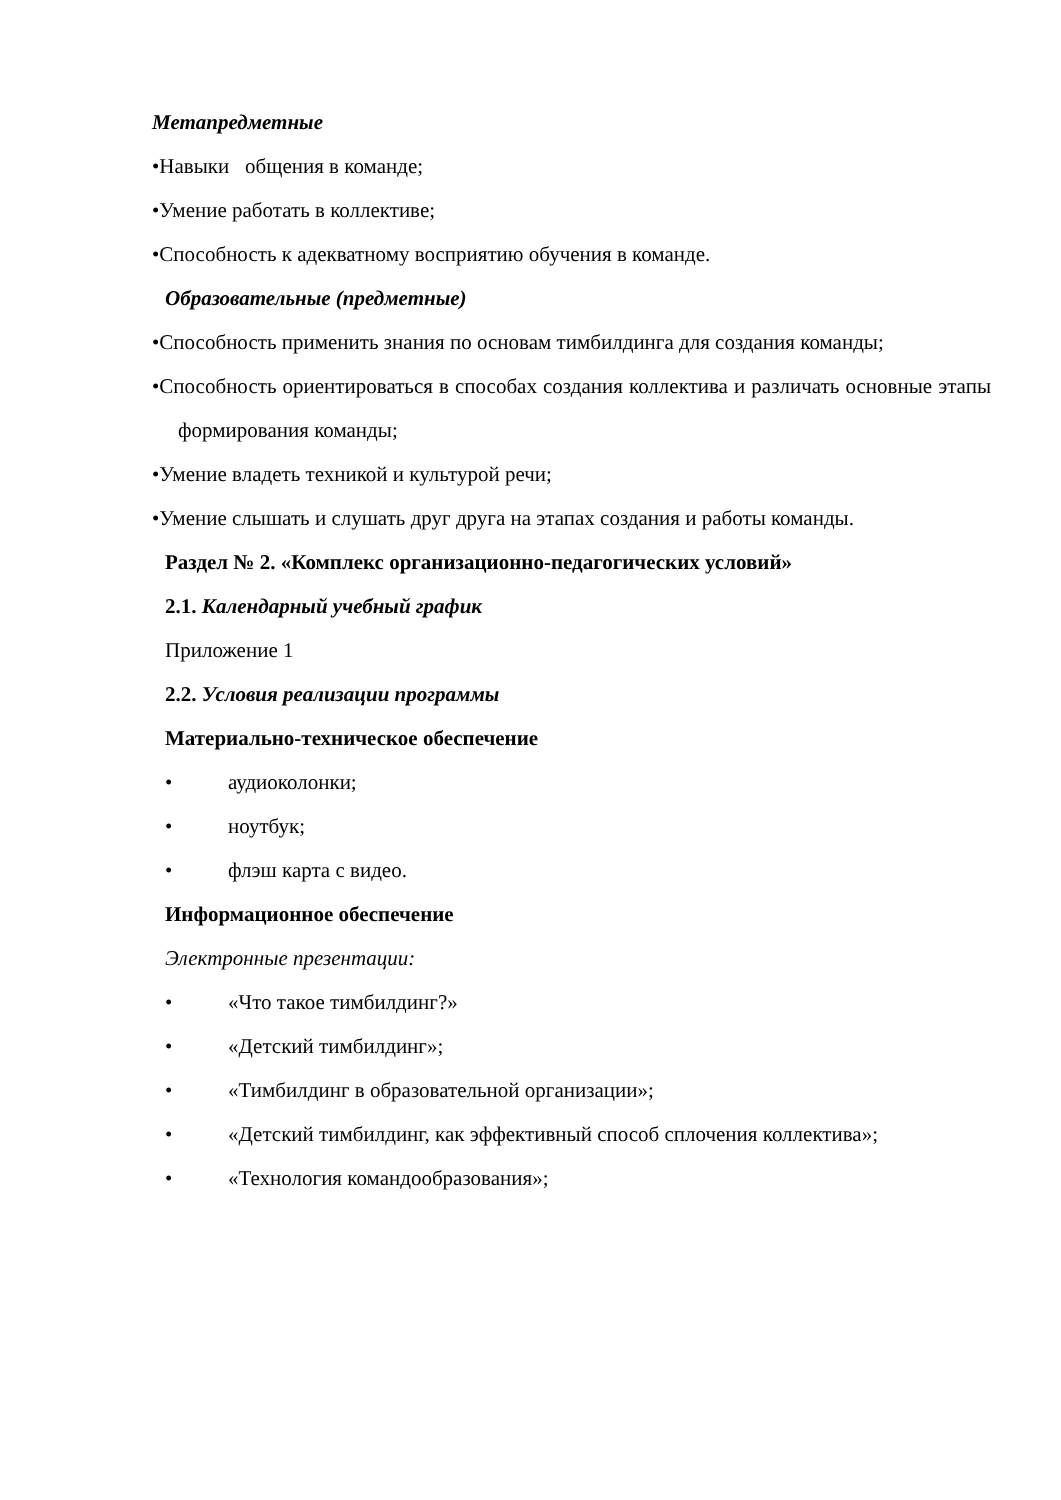Метапредметные
•Навыки общения в команде;
•Умение работать в коллективе;
•Способность к адекватному восприятию обучения в команде.
Образовательные (предметные)
•Способность применить знания по основам тимбилдинга для создания команды;
•Способность ориентироваться в способах создания коллектива и различать основные этапы формирования команды;
•Умение владеть техникой и культурой речи;
•Умение слышать и слушать друг друга на этапах создания и работы команды.
Раздел № 2. «Комплекс организационно-педагогических условий»
2.1. Календарный учебный график
Приложение 1
2.2. Условия реализации программы
Материально-техническое обеспечение
• аудиоколонки;
• ноутбук;
• флэш карта с видео.
Информационное обеспечение
Электронные презентации:
• «Что такое тимбилдинг?»
• «Детский тимбилдинг»;
• «Тимбилдинг в образовательной организации»;
• «Детский тимбилдинг, как эффективный способ сплочения коллектива»;
• «Технология командообразования»;